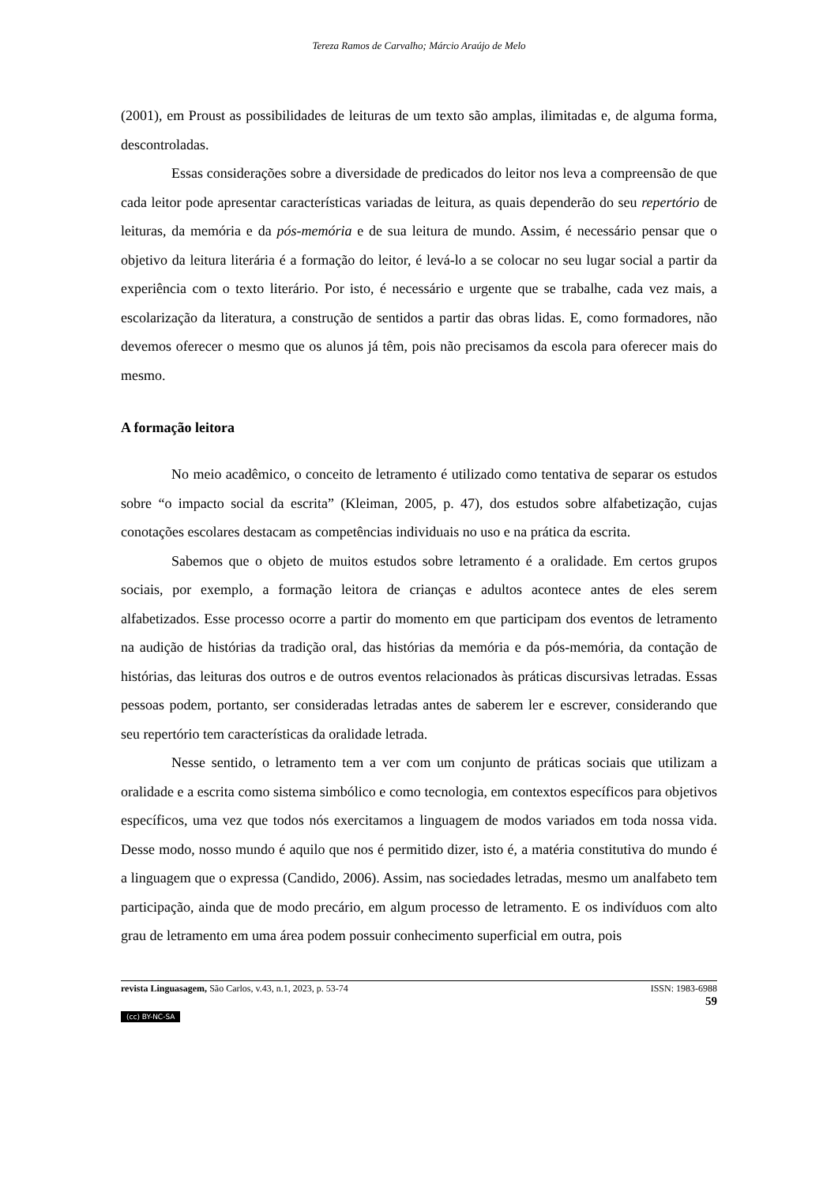Tereza Ramos de Carvalho; Márcio Araújo de Melo
(2001), em Proust as possibilidades de leituras de um texto são amplas, ilimitadas e, de alguma forma, descontroladas.
Essas considerações sobre a diversidade de predicados do leitor nos leva a compreensão de que cada leitor pode apresentar características variadas de leitura, as quais dependerão do seu repertório de leituras, da memória e da pós-memória e de sua leitura de mundo. Assim, é necessário pensar que o objetivo da leitura literária é a formação do leitor, é levá-lo a se colocar no seu lugar social a partir da experiência com o texto literário. Por isto, é necessário e urgente que se trabalhe, cada vez mais, a escolarização da literatura, a construção de sentidos a partir das obras lidas. E, como formadores, não devemos oferecer o mesmo que os alunos já têm, pois não precisamos da escola para oferecer mais do mesmo.
A formação leitora
No meio acadêmico, o conceito de letramento é utilizado como tentativa de separar os estudos sobre “o impacto social da escrita” (Kleiman, 2005, p. 47), dos estudos sobre alfabetização, cujas conotações escolares destacam as competências individuais no uso e na prática da escrita.
Sabemos que o objeto de muitos estudos sobre letramento é a oralidade. Em certos grupos sociais, por exemplo, a formação leitora de crianças e adultos acontece antes de eles serem alfabetizados. Esse processo ocorre a partir do momento em que participam dos eventos de letramento na audição de histórias da tradição oral, das histórias da memória e da pós-memória, da contação de histórias, das leituras dos outros e de outros eventos relacionados às práticas discursivas letradas. Essas pessoas podem, portanto, ser consideradas letradas antes de saberem ler e escrever, considerando que seu repertório tem características da oralidade letrada.
Nesse sentido, o letramento tem a ver com um conjunto de práticas sociais que utilizam a oralidade e a escrita como sistema simbólico e como tecnologia, em contextos específicos para objetivos específicos, uma vez que todos nós exercitamos a linguagem de modos variados em toda nossa vida. Desse modo, nosso mundo é aquilo que nos é permitido dizer, isto é, a matéria constitutiva do mundo é a linguagem que o expressa (Candido, 2006). Assim, nas sociedades letradas, mesmo um analfabeto tem participação, ainda que de modo precário, em algum processo de letramento. E os indivíduos com alto grau de letramento em uma área podem possuir conhecimento superficial em outra, pois
revista Linguasagem, São Carlos, v.43, n.1, 2023, p. 53-74 ISSN: 1983-6988
59
(cc) BY-NC-SA